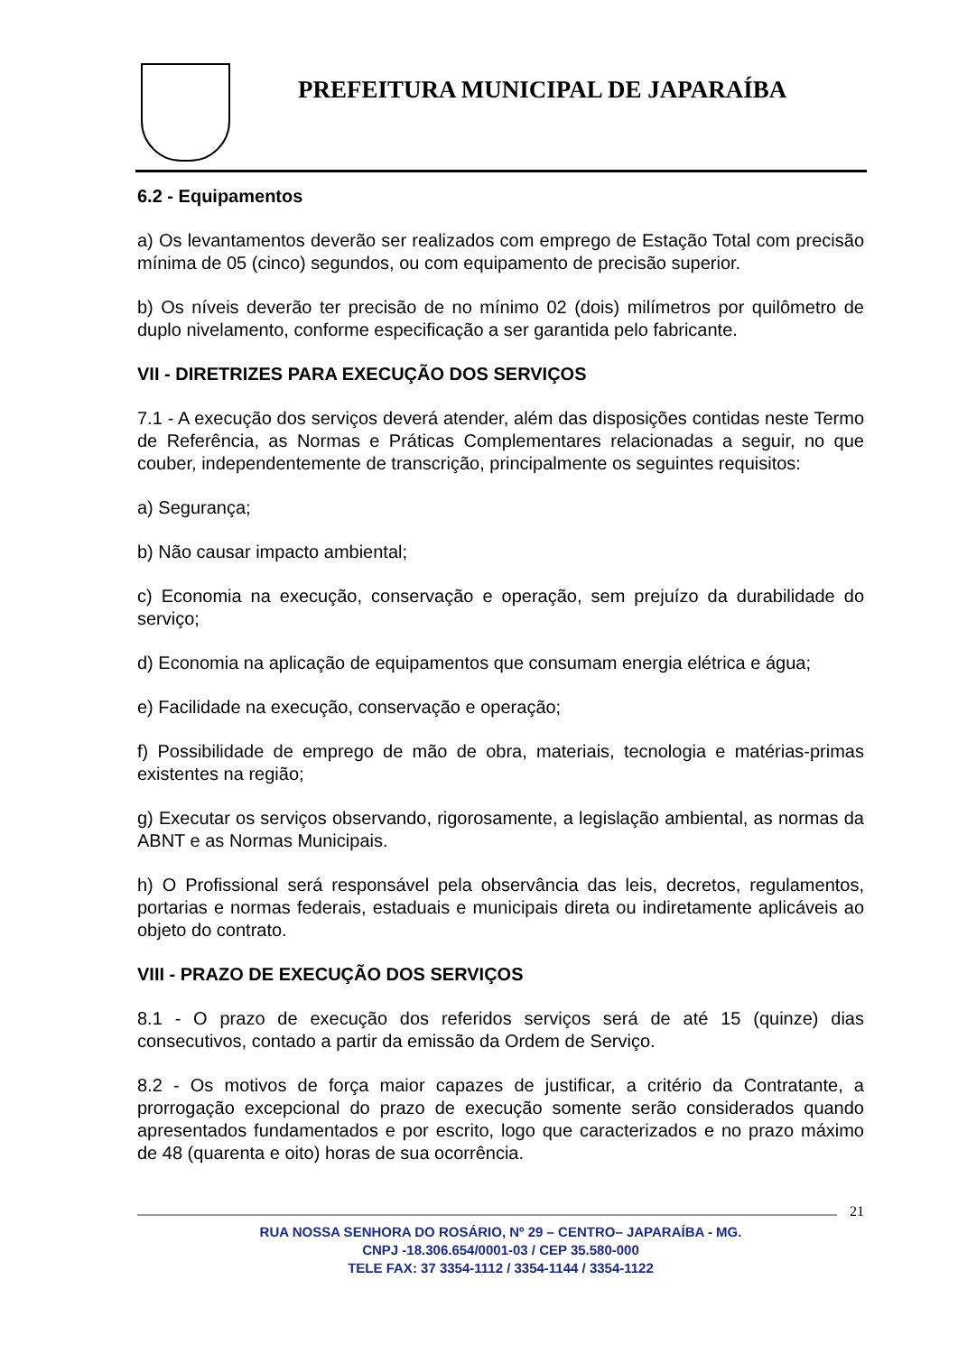PREFEITURA MUNICIPAL DE JAPARAÍBA
6.2 - Equipamentos
a) Os levantamentos deverão ser realizados com emprego de Estação Total com precisão mínima de 05 (cinco) segundos, ou com equipamento de precisão superior.
b) Os níveis deverão ter precisão de no mínimo 02 (dois) milímetros por quilômetro de duplo nivelamento, conforme especificação a ser garantida pelo fabricante.
VII - DIRETRIZES PARA EXECUÇÃO DOS SERVIÇOS
7.1 - A execução dos serviços deverá atender, além das disposições contidas neste Termo de Referência, as Normas e Práticas Complementares relacionadas a seguir, no que couber, independentemente de transcrição, principalmente os seguintes requisitos:
a) Segurança;
b) Não causar impacto ambiental;
c) Economia na execução, conservação e operação, sem prejuízo da durabilidade do serviço;
d) Economia na aplicação de equipamentos que consumam energia elétrica e água;
e) Facilidade na execução, conservação e operação;
f) Possibilidade de emprego de mão de obra, materiais, tecnologia e matérias-primas existentes na região;
g) Executar os serviços observando, rigorosamente, a legislação ambiental, as normas da ABNT e as Normas Municipais.
h) O Profissional será responsável pela observância das leis, decretos, regulamentos, portarias e normas federais, estaduais e municipais direta ou indiretamente aplicáveis ao objeto do contrato.
VIII - PRAZO DE EXECUÇÃO DOS SERVIÇOS
8.1 - O prazo de execução dos referidos serviços será de até 15 (quinze) dias consecutivos, contado a partir da emissão da Ordem de Serviço.
8.2 - Os motivos de força maior capazes de justificar, a critério da Contratante, a prorrogação excepcional do prazo de execução somente serão considerados quando apresentados fundamentados e por escrito, logo que caracterizados e no prazo máximo de 48 (quarenta e oito) horas de sua ocorrência.
21
RUA NOSSA SENHORA DO ROSÁRIO, Nº 29 – CENTRO– JAPARAÍBA - MG.
CNPJ -18.306.654/0001-03 / CEP 35.580-000
TELE FAX: 37 3354-1112 / 3354-1144 / 3354-1122